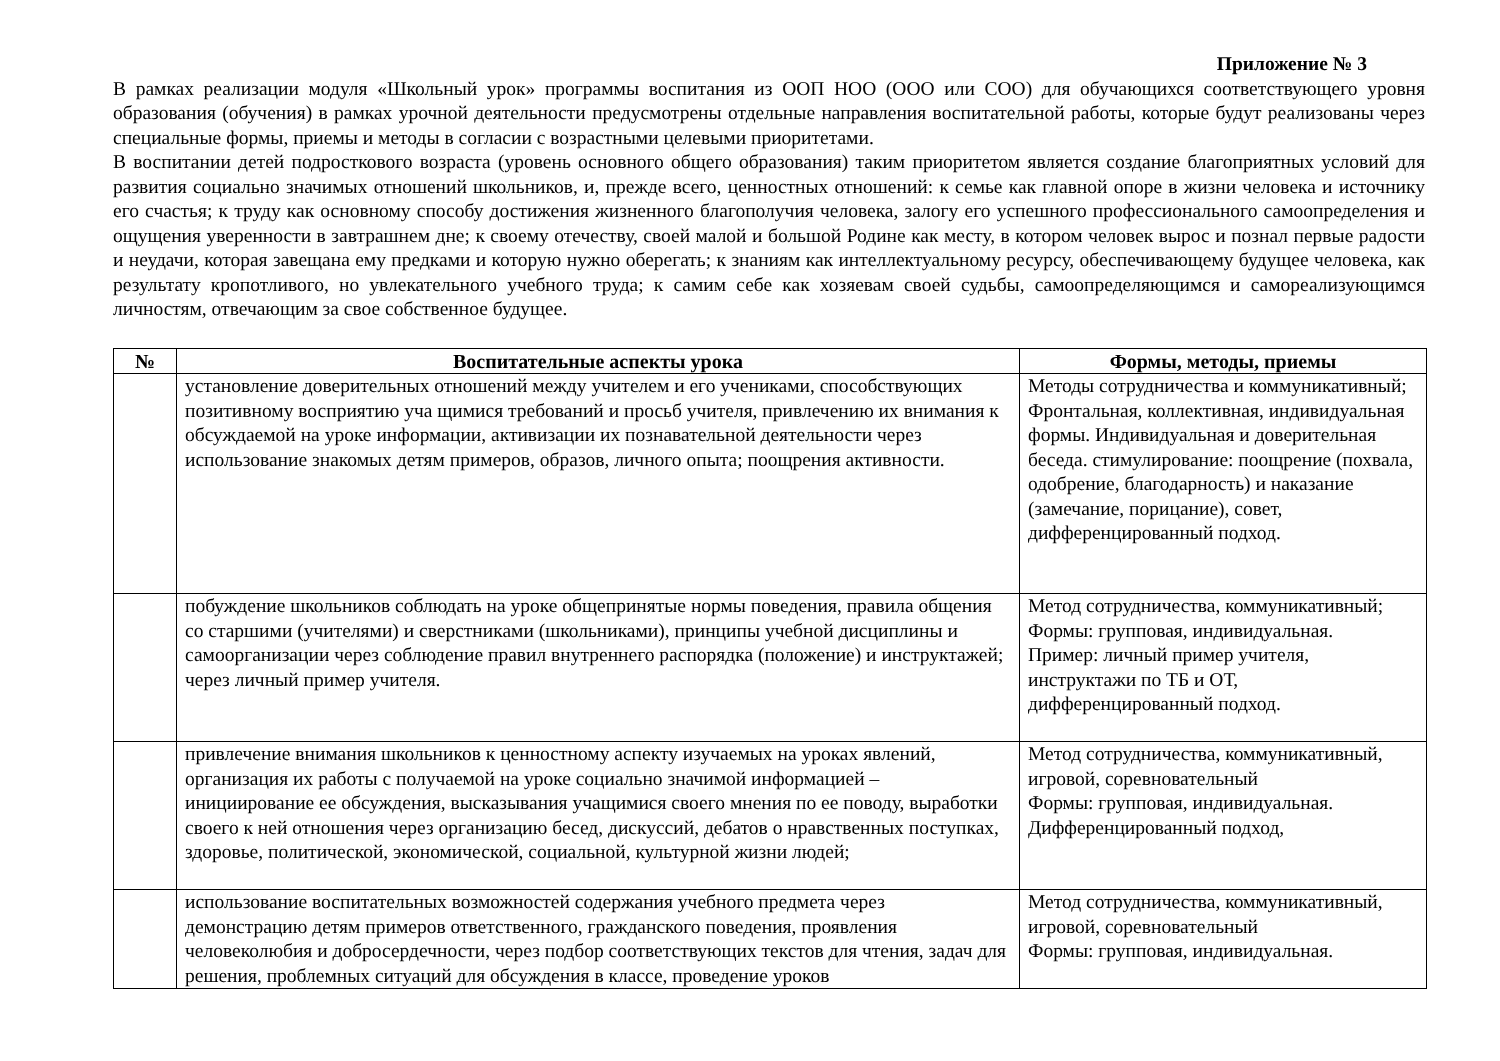Приложение № 3
В рамках реализации модуля «Школьный урок» программы воспитания из ООП НОО (ООО или СОО) для обучающихся соответствующего уровня образования (обучения) в рамках урочной деятельности предусмотрены отдельные направления воспитательной работы, которые будут реализованы через специальные формы, приемы и методы в согласии с возрастными целевыми приоритетами.
В воспитании детей подросткового возраста (уровень основного общего образования) таким приоритетом является создание благоприятных условий для развития социально значимых отношений школьников, и, прежде всего, ценностных отношений: к семье как главной опоре в жизни человека и источнику его счастья; к труду как основному способу достижения жизненного благополучия человека, залогу его успешного профессионального самоопределения и ощущения уверенности в завтрашнем дне; к своему отечеству, своей малой и большой Родине как месту, в котором человек вырос и познал первые радости и неудачи, которая завещана ему предками и которую нужно оберегать; к знаниям как интеллектуальному ресурсу, обеспечивающему будущее человека, как результату кропотливого, но увлекательного учебного труда; к самим себе как хозяевам своей судьбы, самоопределяющимся и самореализующимся личностям, отвечающим за свое собственное будущее.
| № | Воспитательные аспекты урока | Формы, методы, приемы |
| --- | --- | --- |
| | установление доверительных отношений между учителем и его учениками, способствующих позитивному восприятию уча щимися требований и просьб учителя, привлечению их внимания к обсуждаемой на уроке информации, активизации их познавательной деятельности через использование знакомых детям примеров, образов, личного опыта; поощрения активности. | Методы сотрудничества и коммуникативный; Фронтальная, коллективная, индивидуальная формы. Индивидуальная и доверительная беседа. стимулирование: поощрение (похвала, одобрение, благодарность) и наказание (замечание, порицание), совет, дифференцированный подход. |
| | побуждение школьников соблюдать на уроке общепринятые нормы поведения, правила общения со старшими (учителями) и сверстниками (школьниками), принципы учебной дисциплины и самоорганизации через соблюдение правил внутреннего распорядка (положение) и инструктажей; через личный пример учителя. | Метод сотрудничества, коммуникативный; Формы: групповая, индивидуальная. Пример: личный пример учителя, инструктажи по ТБ и ОТ, дифференцированный подход. |
| | привлечение внимания школьников к ценностному аспекту изучаемых на уроках явлений, организация их работы с получаемой на уроке социально значимой информацией – инициирование ее обсуждения, высказывания учащимися своего мнения по ее поводу, выработки своего к ней отношения через организацию бесед, дискуссий, дебатов о нравственных поступках, здоровье, политической, экономической, социальной, культурной жизни людей; | Метод сотрудничества, коммуникативный, игровой, соревновательный Формы: групповая, индивидуальная. Дифференцированный подход, |
| | использование воспитательных возможностей содержания учебного предмета через демонстрацию детям примеров ответственного, гражданского поведения, проявления человеколюбия и добросердечности, через подбор соответствующих текстов для чтения, задач для решения, проблемных ситуаций для обсуждения в классе, проведение уроков | Метод сотрудничества, коммуникативный, игровой, соревновательный Формы: групповая, индивидуальная. |